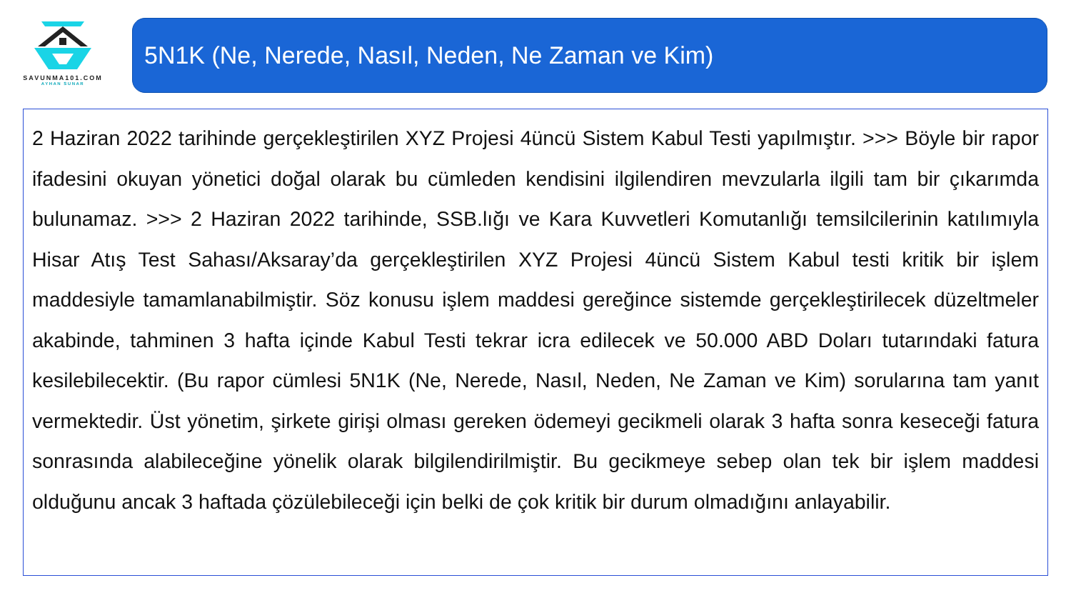SAVUNMA101.COM
AYHAN SUNAR
5N1K (Ne, Nerede, Nasıl, Neden, Ne Zaman ve Kim)
2 Haziran 2022 tarihinde gerçekleştirilen XYZ Projesi 4üncü Sistem Kabul Testi yapılmıştır. >>> Böyle bir rapor ifadesini okuyan yönetici doğal olarak bu cümleden kendisini ilgilendiren mevzularla ilgili tam bir çıkarımda bulunamaz. >>> 2 Haziran 2022 tarihinde, SSB.lığı ve Kara Kuvvetleri Komutanlığı temsilcilerinin katılımıyla Hisar Atış Test Sahası/Aksaray’da gerçekleştirilen XYZ Projesi 4üncü Sistem Kabul testi kritik bir işlem maddesiyle tamamlanabilmiştir. Söz konusu işlem maddesi gereğince sistemde gerçekleştirilecek düzeltmeler akabinde, tahminen 3 hafta içinde Kabul Testi tekrar icra edilecek ve 50.000 ABD Doları tutarındaki fatura kesilebilecektir. (Bu rapor cümlesi 5N1K (Ne, Nerede, Nasıl, Neden, Ne Zaman ve Kim) sorularına tam yanıt vermektedir. Üst yönetim, şirkete girişi olması gereken ödemeyi gecikmeli olarak 3 hafta sonra keseceği fatura sonrasında alabileceğine yönelik olarak bilgilendirilmiştir. Bu gecikmeye sebep olan tek bir işlem maddesi olduğunu ancak 3 haftada çözülebileceği için belki de çok kritik bir durum olmadığını anlayabilir.